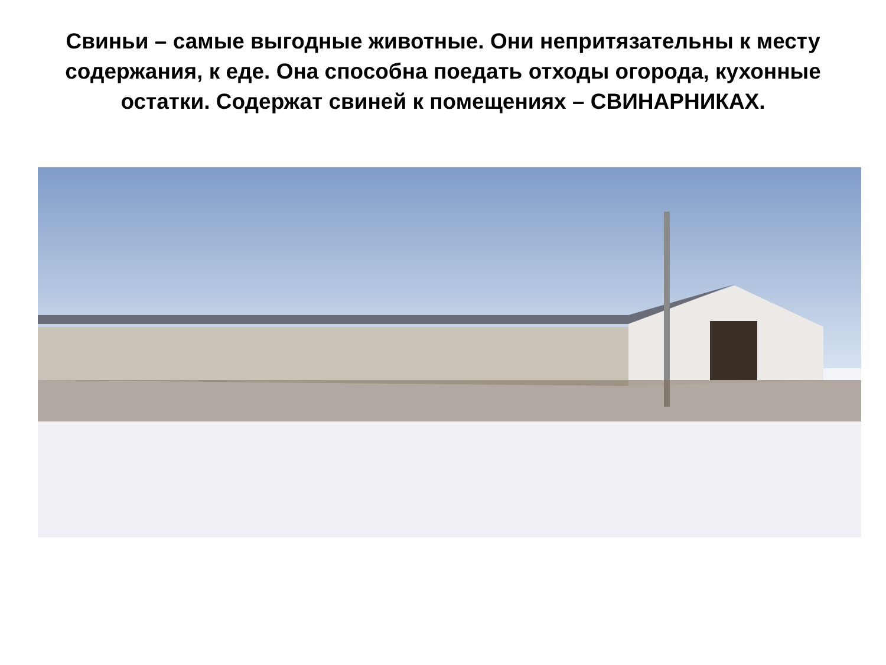Свиньи – самые выгодные животные. Они непритязательны к месту содержания, к еде. Она способна поедать отходы огорода, кухонные остатки. Содержат свиней к помещениях – СВИНАРНИКАХ.